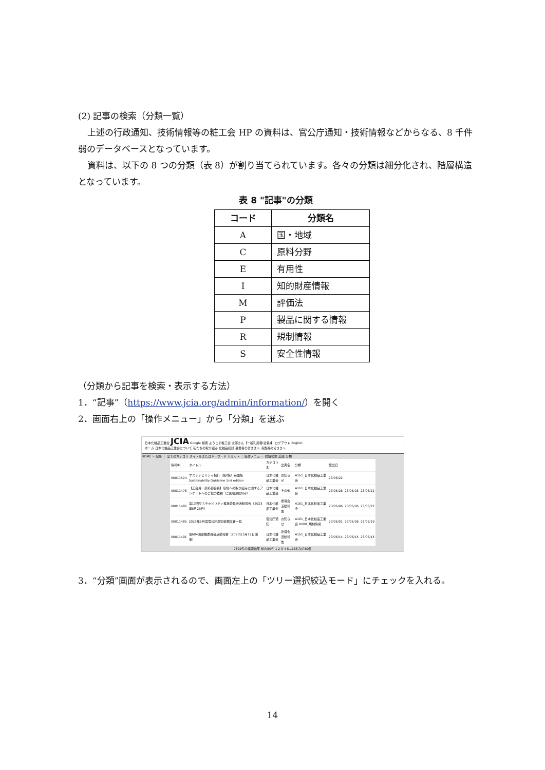(2) 記事の検索（分類一覧）
上述の行政通知、技術情報等の粧工会 HP の資料は、官公庁通知・技術情報などからなる、8 千件弱のデータベースとなっています。
資料は、以下の 8 つの分類（表 8）が割り当てられています。各々の分類は細分化され、階層構造となっています。
表 8 "記事"の分類
| コード | 分類名 |
| --- | --- |
| A | 国・地域 |
| C | 原料分野 |
| E | 有用性 |
| I | 知的財産情報 |
| M | 評価法 |
| P | 製品に関する情報 |
| R | 規制情報 |
| S | 安全性情報 |
（分類から記事を検索・表示する方法）
1．“記事”（https://www.jcia.org/admin/information/）を開く
2．画面右上の「操作メニュー」から「分類」を選ぶ
日本化粧品工業会 JCIA Google 検索 ようこそ粧工会 太郎さん【一般利用者(会員)】 ログアウト English
ホーム 日本化粧品工業会について 私たちの取り組み 化粧品統計 事業者の皆さまへ 消費者の皆さまへ
HOME > 記事 ｜ 全てのカテゴリ タイトルまたはキーワード リセット ｜ 操作メニュー: 詳細検索 出典 分類
| 情報ID | タイトル | カテゴリ名 | 出典名 | 分類 | 発出日 | | |
| 00011524 | サステナビリティ指針（第2版）英語版 Sustainability Guideline 2nd edition | 日本化粧品工業会 | お知らせ | A161_日本化粧品工業会 | 23/06/22 | | |
| 00011476 | 【正会員・原料部会員】環境への取り組みに関するアンケートへのご協力依頼（ご回答期間5月2… | 日本化粧品工業会 | その他 | A161_日本化粧品工業会 | 23/05/25 | 23/05/25 | 23/06/22 |
| 00011486 | 第13回サステナビリティ推進委員会活動報告（2023年5月25日） | 日本化粧品工業会 | 委員会活動報告 | A161_日本化粧品工業会 | 23/06/06 | 23/06/06 | 23/06/22 |
| 00011485 | 2023年6月度官公庁周知依頼文書一覧 | 官公庁通知 | お知らせ | A161_日本化粧品工業会 R000_規制情報 | 23/06/01 | 23/06/06 | 23/06/19 |
| 00011491 | 第684回薬機委員会活動報告（2023年5月12日開催） | 日本化粧品工業会 | 委員会活動報告 | A161_日本化粧品工業会 | 23/06/14 | 23/06/15 | 23/06/15 |
7892件の検索結果 前の50件 1 2 3 4 5...158 次の50件
3．“分類”画面が表示されるので、画面左上の「ツリー選択絞込モード」にチェックを入れる。
14